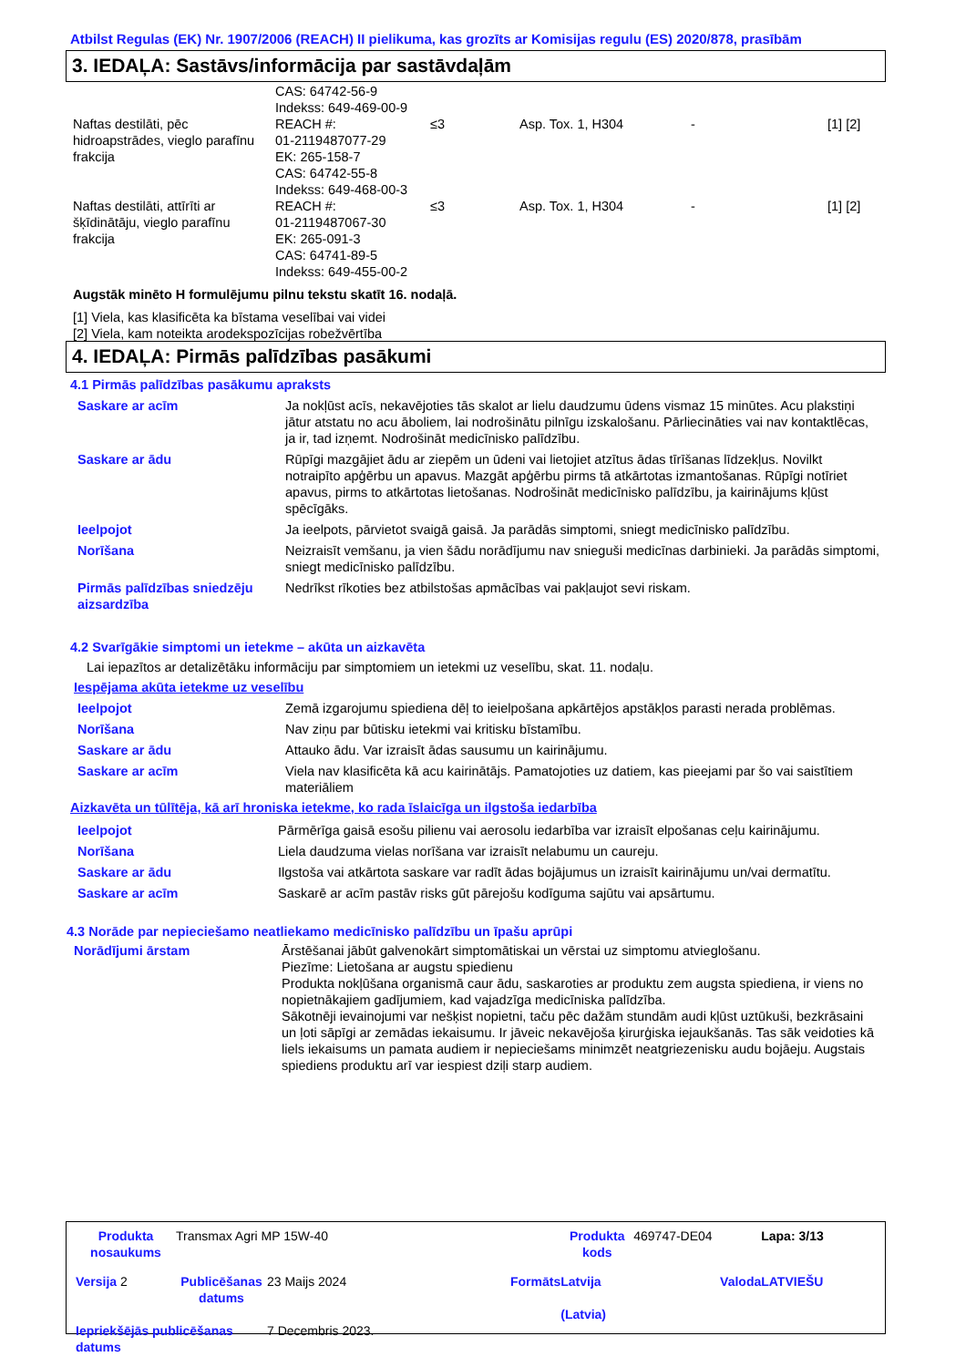Atbilst Regulas (EK) Nr. 1907/2006 (REACH) II pielikuma, kas grozīts ar Komisijas regulu (ES) 2020/878, prasībām
3. IEDAĻA: Sastāvs/informācija par sastāvdaļām
| | CAS: 64742-56-9 Indekss: 649-469-00-9 | | | | |
| Naftas destilāti, pēc hidroapstrādes, vieglo parafīnu frakcija | REACH #: 01-2119487077-29 EK: 265-158-7 CAS: 64742-55-8 Indekss: 649-468-00-3 | ≤3 | Asp. Tox. 1, H304 | - | [1] [2] |
| Naftas destilāti, attīrīti ar šķīdinātāju, vieglo parafīnu frakcija | REACH #: 01-2119487067-30 EK: 265-091-3 CAS: 64741-89-5 Indekss: 649-455-00-2 | ≤3 | Asp. Tox. 1, H304 | - | [1] [2] |
Augstāk minēto H formulējumu pilnu tekstu skatīt 16. nodaļā.
[1] Viela, kas klasificēta ka bīstama veselībai vai videi
[2] Viela, kam noteikta arodekspozīcijas robežvērtība
4. IEDAĻA: Pirmās palīdzības pasākumi
4.1 Pirmās palīdzības pasākumu apraksts
| Saskare ar acīm | Ja nokļūst acīs, nekavējoties tās skalot ar lielu daudzumu ūdens vismaz 15 minūtes. Acu plakstiņi jātur atstatu no acu āboliem, lai nodrošinātu pilnīgu izskalošanu. Pārliecināties vai nav kontaktlēcas, ja ir, tad izņemt. Nodrošināt medicīnisko palīdzību. |
| Saskare ar ādu | Rūpīgi mazgājiet ādu ar ziepēm un ūdeni vai lietojiet atzītus ādas tīrīšanas līdzekļus. Novilkt notraipīto apģērbu un apavus. Mazgāt apģērbu pirms tā atkārtotas izmantošanas. Rūpīgi notīriet apavus, pirms to atkārtotas lietošanas. Nodrošināt medicīnisko palīdzību, ja kairinājums kļūst spēcīgāks. |
| Ieelpojot | Ja ieelpots, pārvietot svaigā gaisā. Ja parādās simptomi, sniegt medicīnisko palīdzību. |
| Norīšana | Neizraisīt vemšanu, ja vien šādu norādījumu nav snieguši medicīnas darbinieki. Ja parādās simptomi, sniegt medicīnisko palīdzību. |
| Pirmās palīdzības sniedzēju aizsardzība | Nedrīkst rīkoties bez atbilstošas apmācības vai pakļaujot sevi riskam. |
4.2 Svarīgākie simptomi un ietekme – akūta un aizkavēta
Lai iepazītos ar detalizētāku informāciju par simptomiem un ietekmi uz veselību, skat. 11. nodaļu.
Iespējama akūta ietekme uz veselību
| Ieelpojot | Zemā izgarojumu spiediena dēļ to ieielpošana apkārtējos apstākļos parasti nerada problēmas. |
| Norīšana | Nav ziņu par būtisku ietekmi vai kritisku bīstamību. |
| Saskare ar ādu | Attauko ādu. Var izraisīt ādas sausumu un kairinājumu. |
| Saskare ar acīm | Viela nav klasificēta kā acu kairinātājs. Pamatojoties uz datiem, kas pieejami par šo vai saistītiem materiāliem |
Aizkavēta un tūlītēja, kā arī hroniska ietekme, ko rada īslaicīga un ilgstoša iedarbība
| Ieelpojot | Pārmērīga gaisā esošu pilienu vai aerosolu iedarbība var izraisīt elpošanas ceļu kairinājumu. |
| Norīšana | Liela daudzuma vielas norīšana var izraisīt nelabumu un caureju. |
| Saskare ar ādu | Ilgstoša vai atkārtota saskare var radīt ādas bojājumus un izraisīt kairinājumu un/vai dermatītu. |
| Saskare ar acīm | Saskarē ar acīm pastāv risks gūt pārejošu kodīguma sajūtu vai apsārtumu. |
4.3 Norāde par nepieciešamo neatliekamo medicīnisko palīdzību un īpašu aprūpi
| Norādījumi ārstam | Ārstēšanai jābūt galvenokārt simptomātiskai un vērstai uz simptomu atvieglošanu. Piezīme: Lietošana ar augstu spiedienu Produkta nokļūšana organismā caur ādu, saskaroties ar produktu zem augsta spiediena, ir viens no nopietnākajiem gadījumiem, kad vajadzīga medicīniska palīdzība. Sākotnēji ievainojumi var nešķist nopietni, taču pēc dažām stundām audi kļūst uztūkuši, bezkrāsaini un ļoti sāpīgi ar zemādas iekaisumu. Ir jāveic nekavējoša ķirurģiska iejaukšanās. Tas sāk veidoties kā liels iekaisums un pamata audiem ir nepieciešams minimzēt neatgriezenisku audu bojāeju. Augstais spiediens produktu arī var iespiest dziļi starp audiem. |
| Produkta nosaukums | Transmax Agri MP 15W-40 | | | Produkta kods | 469747-DE04 | Lapa: 3/13 |
| Versija 2 | Publicēšanas datums | 23 Maijs 2024 | Formāts | Latvija (Latvia) | Valoda | LATVIEŠU |
| Iepriekšējās publicēšanas datums | | 7 Decembris 2023. | | | | |